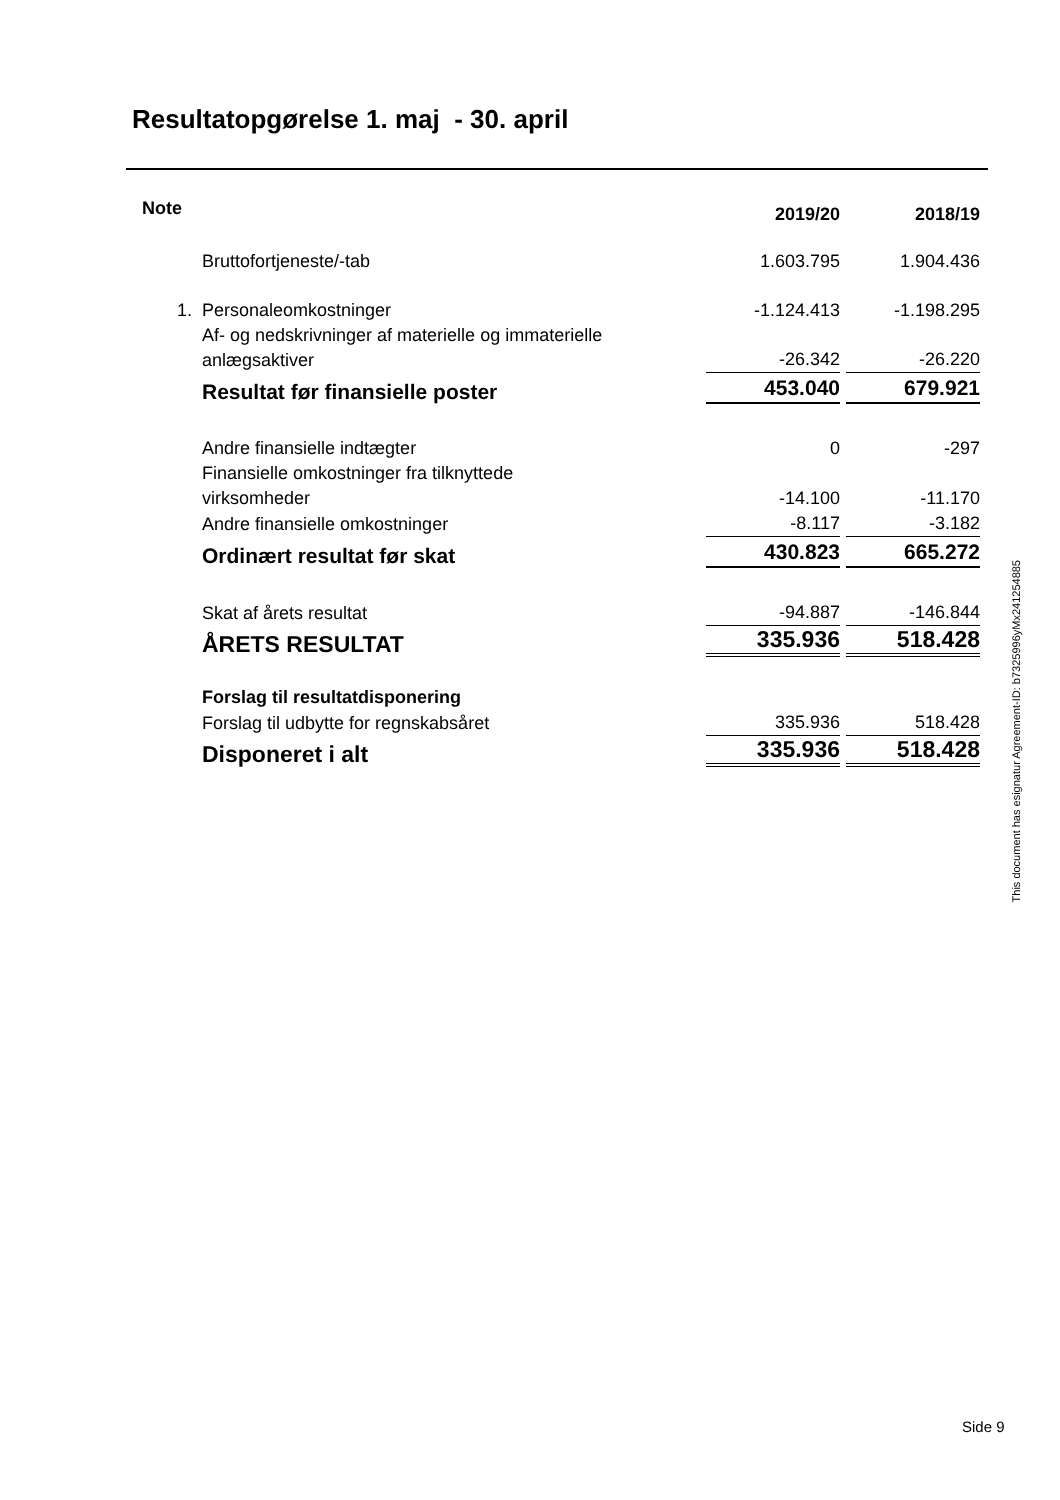Resultatopgørelse 1. maj - 30. april
| Note | | 2019/20 | 2018/19 |
| | Bruttofortjeneste/-tab | 1.603.795 | 1.904.436 |
| 1. | Personaleomkostninger | -1.124.413 | -1.198.295 |
| | Af- og nedskrivninger af materielle og immaterielle anlægsaktiver | -26.342 | -26.220 |
| | Resultat før finansielle poster | 453.040 | 679.921 |
| | Andre finansielle indtægter | 0 | -297 |
| | Finansielle omkostninger fra tilknyttede virksomheder | -14.100 | -11.170 |
| | Andre finansielle omkostninger | -8.117 | -3.182 |
| | Ordinært resultat før skat | 430.823 | 665.272 |
| | Skat af årets resultat | -94.887 | -146.844 |
| | ÅRETS RESULTAT | 335.936 | 518.428 |
| | Forslag til resultatdisponering | | |
| | Forslag til udbytte for regnskabsåret | 335.936 | 518.428 |
| | Disponeret i alt | 335.936 | 518.428 |
This document has esignatur Agreement-ID: b7325996yMx241254885
Side 9